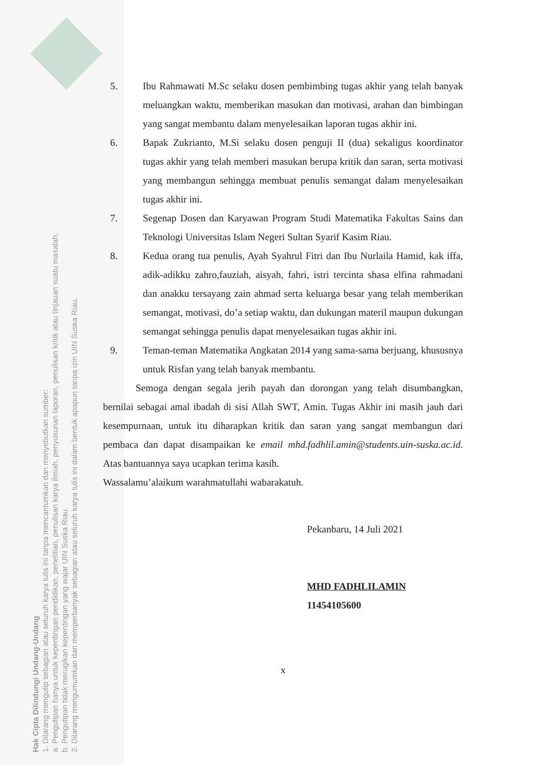Hak Cipta Dilindungi Undang-Undang
1. Dilarang mengutip sebagian atau seluruh karya tulis ini tanpa mencantumkan dan menyebutkan sumber:
a. Pengutipan hanya untuk kepentingan pendidikan, penelitian, penulisan karya ilmiah, penyusunan laporan, penulisan kritik atau tinjauan suatu masalah.
b. Pengutipan tidak merugikan kepentingan yang wajar UIN Suska Riau.
2. Dilarang mengumumkan dan memperbanyak sebagian atau seluruh karya tulis ini dalam bentuk apapun tanpa izin UIN Suska Riau.
5. Ibu Rahmawati M.Sc selaku dosen pembimbing tugas akhir yang telah banyak meluangkan waktu, memberikan masukan dan motivasi, arahan dan bimbingan yang sangat membantu dalam menyelesaikan laporan tugas akhir ini.
6. Bapak Zukrianto, M.Si selaku dosen penguji II (dua) sekaligus koordinator tugas akhir yang telah memberi masukan berupa kritik dan saran, serta motivasi yang membangun sehingga membuat penulis semangat dalam menyelesaikan tugas akhir ini.
7. Segenap Dosen dan Karyawan Program Studi Matematika Fakultas Sains dan Teknologi Universitas Islam Negeri Sultan Syarif Kasim Riau.
8. Kedua orang tua penulis, Ayah Syahrul Fitri dan Ibu Nurlaila Hamid, kak iffa, adik-adikku zahro,fauziah, aisyah, fahri, istri tercinta shasa elfina rahmadani dan anakku tersayang zain ahmad serta keluarga besar yang telah memberikan semangat, motivasi, do’a setiap waktu, dan dukungan materil maupun dukungan semangat sehingga penulis dapat menyelesaikan tugas akhir ini.
9. Teman-teman Matematika Angkatan 2014 yang sama-sama berjuang, khususnya untuk Risfan yang telah banyak membantu.
Semoga dengan segala jerih payah dan dorongan yang telah disumbangkan, bernilai sebagai amal ibadah di sisi Allah SWT, Amin. Tugas Akhir ini masih jauh dari kesempurnaan, untuk itu diharapkan kritik dan saran yang sangat membangun dari pembaca dan dapat disampaikan ke email mhd.fadhlil.amin@students.uin-suska.ac.id. Atas bantuannya saya ucapkan terima kasih.
Wassalamu’alaikum warahmatullahi wabarakatuh.
Pekanbaru, 14 Juli 2021
MHD FADHLILAMIN
11454105600
x